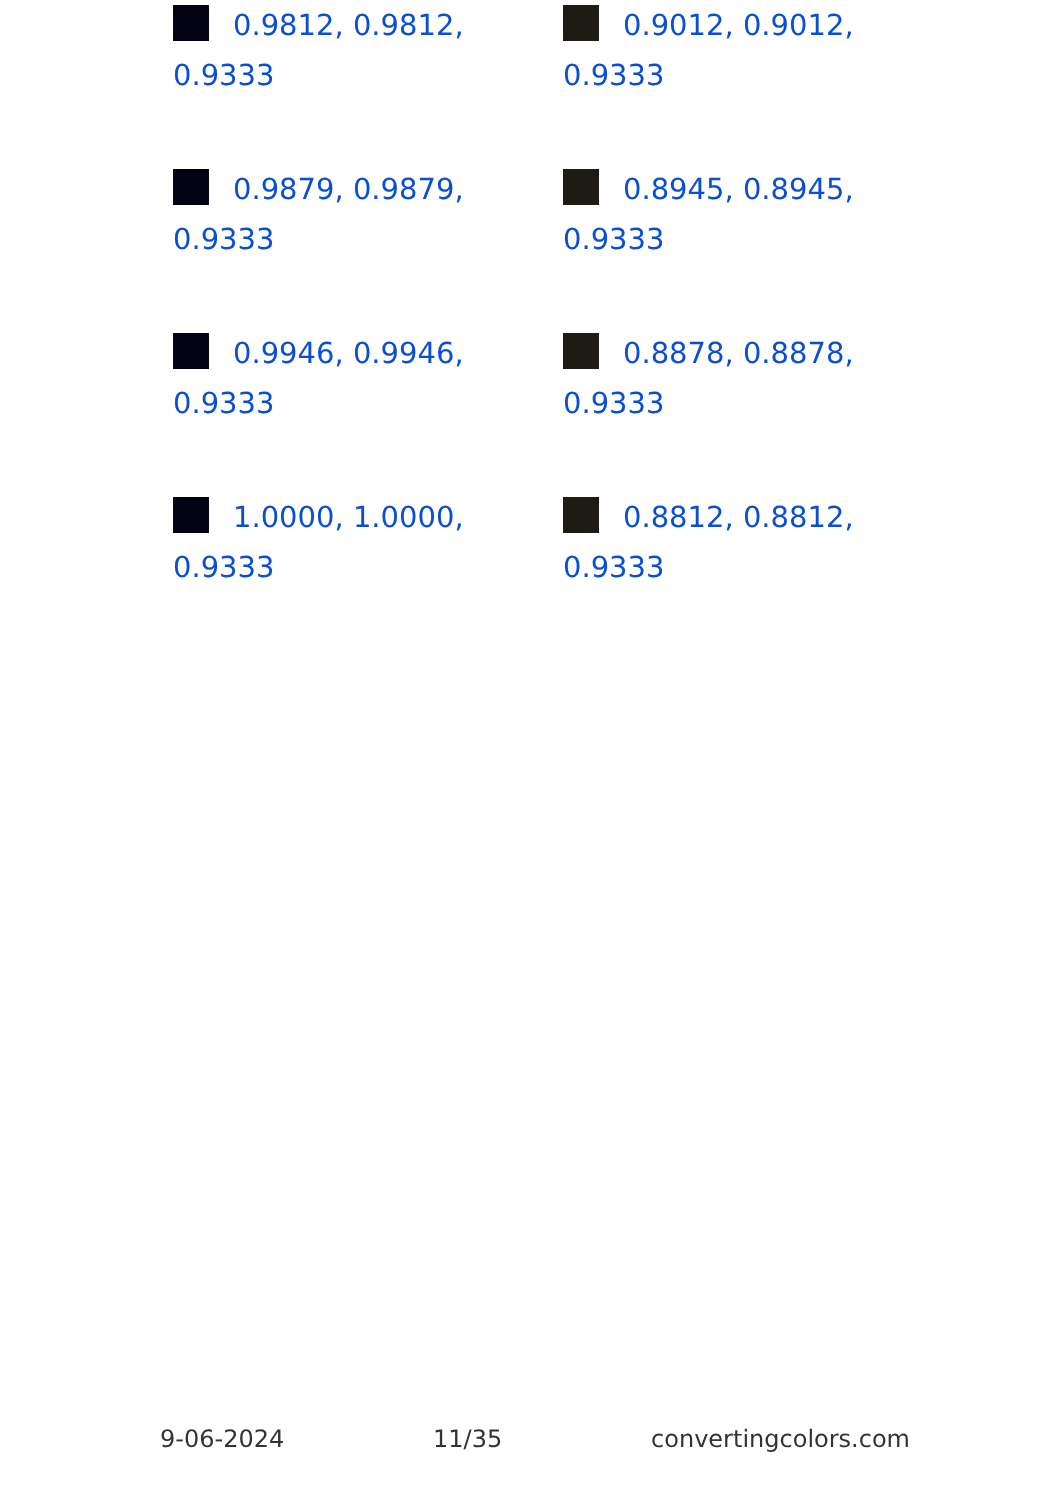0.9812, 0.9812, 0.9333
0.9012, 0.9012, 0.9333
0.9879, 0.9879, 0.9333
0.8945, 0.8945, 0.9333
0.9946, 0.9946, 0.9333
0.8878, 0.8878, 0.9333
1.0000, 1.0000, 0.9333
0.8812, 0.8812, 0.9333
9-06-2024 11/35 convertingcolors.com